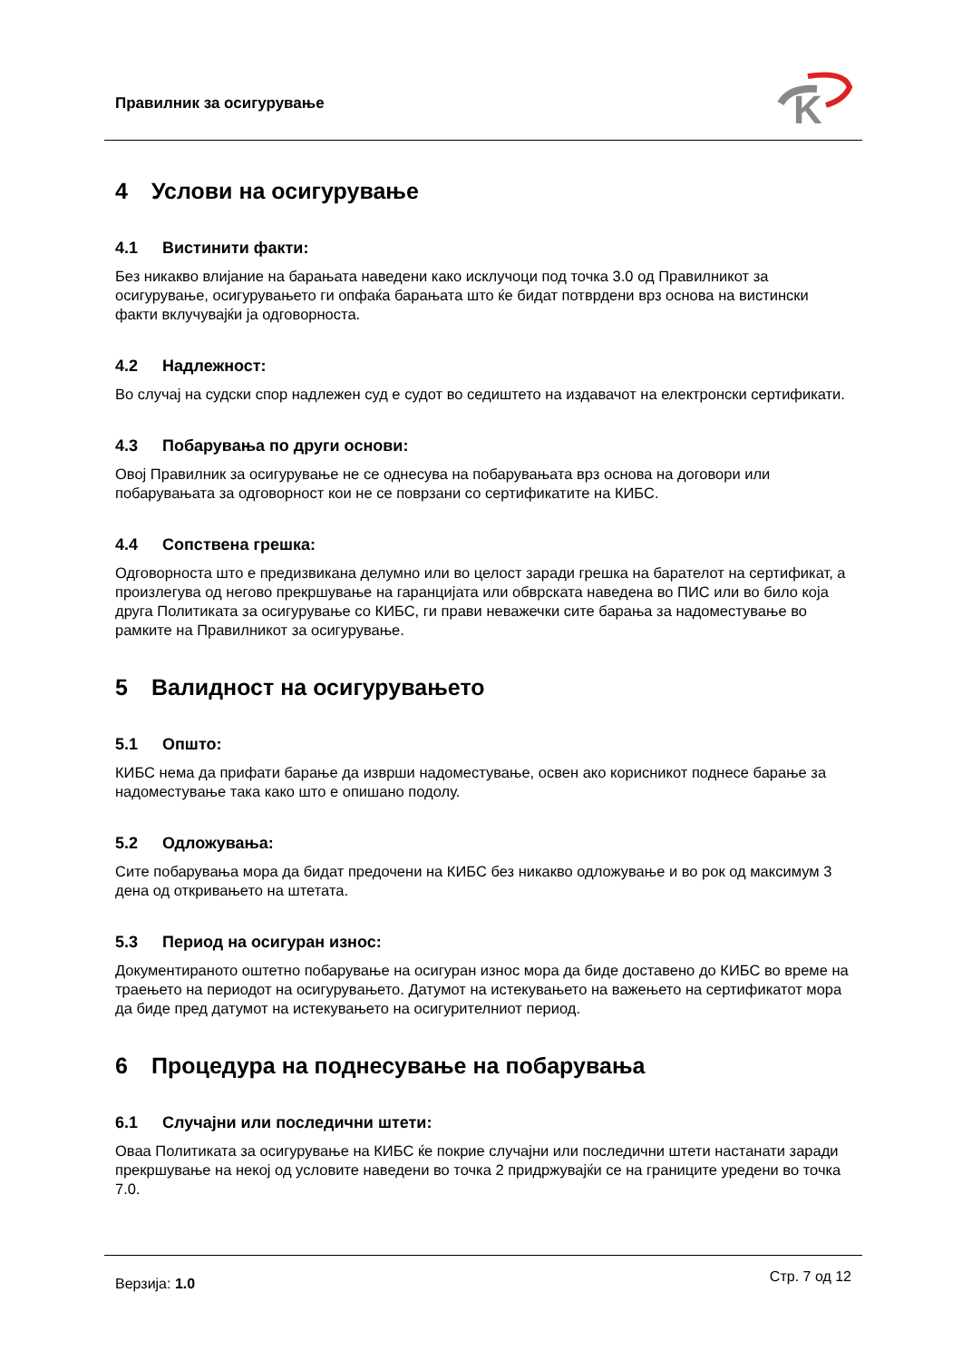Правилник за осигурување
K
4 Услови на осигурување
4.1 Вистинити факти:
Без никакво влијание на барањата наведени како исклучоци под точка 3.0 од Правилникот за осигурување, осигурувањето ги опфаќа барањата што ќе бидат потврдени врз основа на вистински факти вклучувајќи ја одговорноста.
4.2 Надлежност:
Во случај на судски спор надлежен суд е судот во седиштето на издавачот на електронски сертификати.
4.3 Побарувања по други основи:
Овој Правилник за осигурување не се однесува на побарувањата врз основа на договори или побарувањата за одговорност кои не се поврзани со сертификатите на КИБС.
4.4 Сопствена грешка:
Одговорноста што е предизвикана делумно или во целост заради грешка на барателот на сертификат, а произлегува од негово прекршување на гаранцијата или обврската наведена во ПИС или во било која друга Политиката за осигурување со КИБС, ги прави неважечки сите барања за надоместување во рамките на Правилникот за осигурување.
5 Валидност на осигурувањето
5.1 Општо:
КИБС нема да прифати барање да изврши надоместување, освен ако корисникот поднесе барање за надоместување така како што е опишано подолу.
5.2 Одложувања:
Сите побарувања мора да бидат предочени на КИБС без никакво одложување и во рок од максимум 3 дена од откривањето на штетата.
5.3 Период на осигуран износ:
Документираното оштетно побарување на осигуран износ мора да биде доставено до КИБС во време на траењето на периодот на осигурувањето. Датумот на истекувањето на важењето на сертификатот мора да биде пред датумот на истекувањето на осигурителниот период.
6 Процедура на поднесување на побарувања
6.1 Случајни или последични штети:
Оваа Политиката за осигурување на КИБС ќе покрие случајни или последични штети настанати заради прекршување на некој од условите наведени во точка 2 придржувајќи се на границите уредени во точка 7.0.
Верзија: 1.0 Стр. 7 од 12